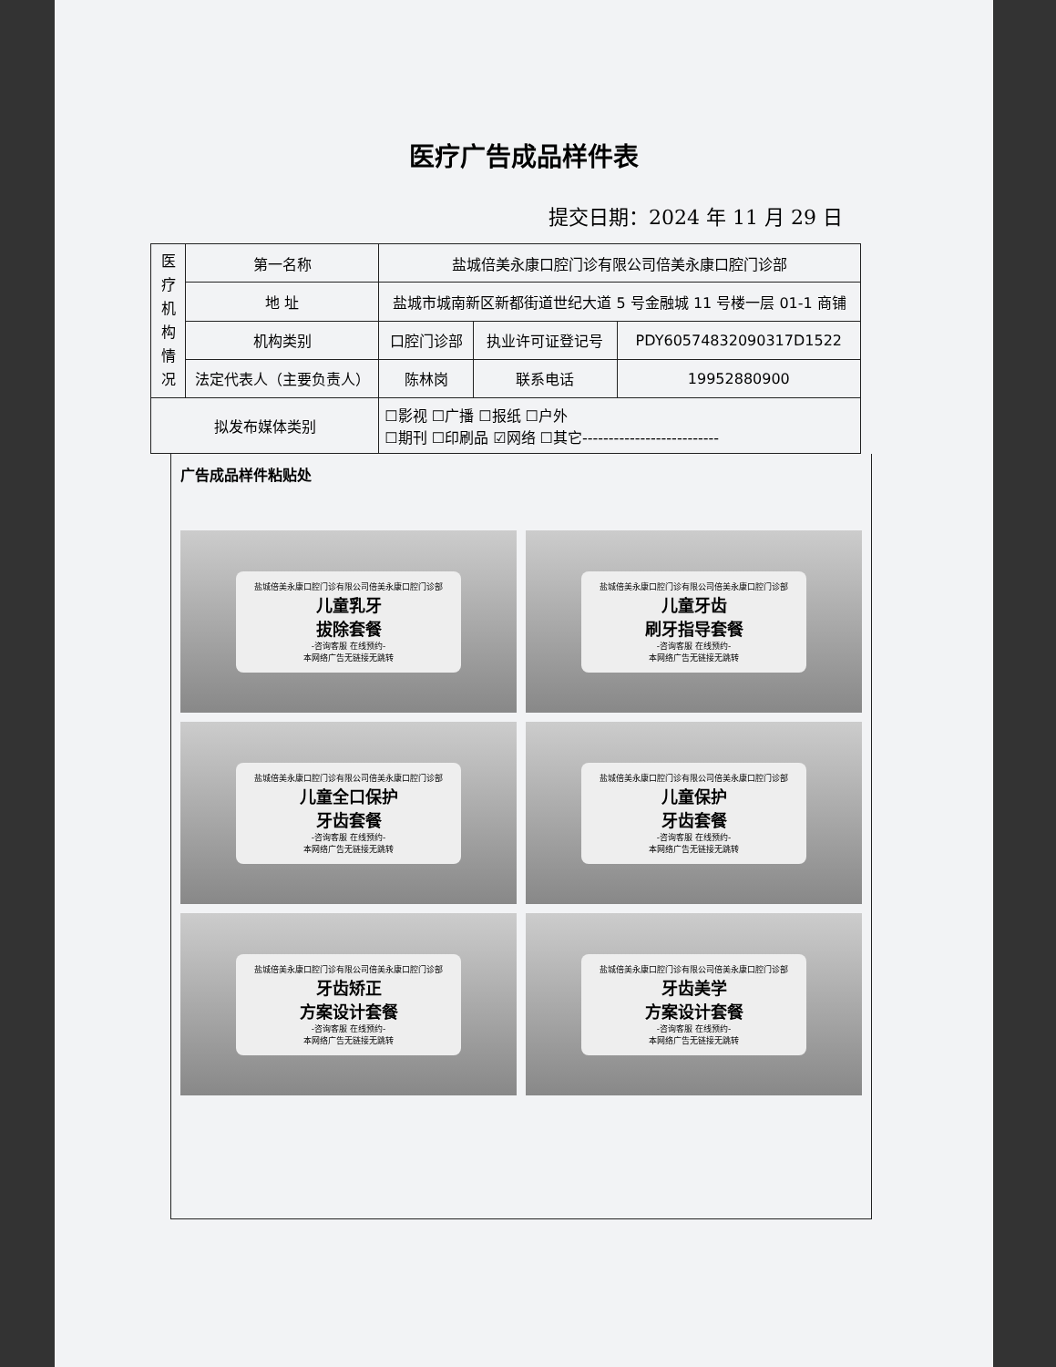医疗广告成品样件表
提交日期：2024 年 11 月 29 日
| 医 疗 机 构 情 况 | 第一名称 | 盐城倍美永康口腔门诊有限公司倍美永康口腔门诊部 | | | |
| | 地 址 | 盐城市城南新区新都街道世纪大道 5 号金融城 11 号楼一层 01-1 商铺 | | | |
| | 机构类别 | 口腔门诊部 | | 执业许可证登记号 | PDY60574832090317D1522 |
| | 法定代表人（主要负责人） | | 陈林岗 | 联系电话 | 19952880900 |
| 拟发布媒体类别 | | | ☐影视 ☐广播 ☐报纸 ☐户外 ☐期刊 ☐印刷品 ☑网络 ☐其它-------------------------- | | |
广告成品样件粘贴处
盐城倍美永康口腔门诊有限公司倍美永康口腔门诊部
儿童乳牙
拔除套餐
-咨询客服 在线预约-
本网络广告无链接无跳转
盐城倍美永康口腔门诊有限公司倍美永康口腔门诊部
儿童牙齿
刷牙指导套餐
-咨询客服 在线预约-
本网络广告无链接无跳转
盐城倍美永康口腔门诊有限公司倍美永康口腔门诊部
儿童全口保护
牙齿套餐
-咨询客服 在线预约-
本网络广告无链接无跳转
盐城倍美永康口腔门诊有限公司倍美永康口腔门诊部
儿童保护
牙齿套餐
-咨询客服 在线预约-
本网络广告无链接无跳转
盐城倍美永康口腔门诊有限公司倍美永康口腔门诊部
牙齿矫正
方案设计套餐
-咨询客服 在线预约-
本网络广告无链接无跳转
盐城倍美永康口腔门诊有限公司倍美永康口腔门诊部
牙齿美学
方案设计套餐
-咨询客服 在线预约-
本网络广告无链接无跳转